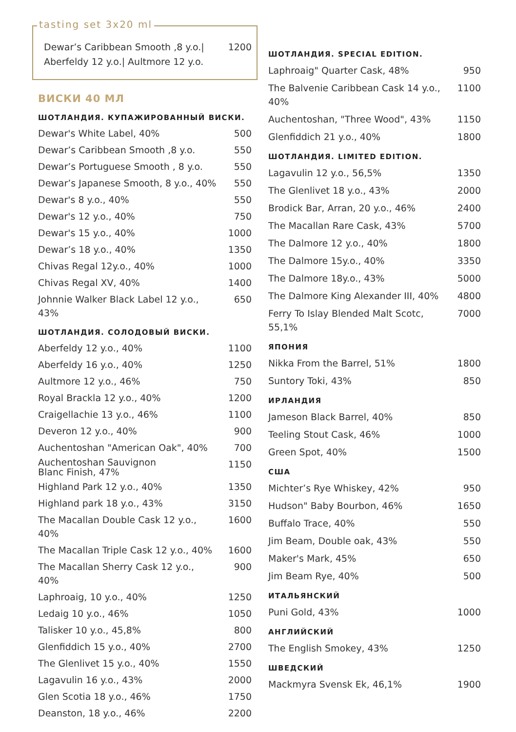tasting set 3x20 ml
| Dewar’s Caribbean Smooth ,8 y.o./ Aberfeldy 12 y.o./ Aultmore 12 y.o. | 1200 |
ВИСКИ 40 МЛ
ШОТЛАНДИЯ. КУПАЖИРОВАННЫЙ ВИСКИ.
| Dewar's White Label, 40% | 500 |
| Dewar’s Caribbean Smooth ,8 y.o. | 550 |
| Dewar’s Portuguese Smooth , 8 y.o. | 550 |
| Dewar’s Japanese Smooth, 8 y.o., 40% | 550 |
| Dewar's 8 y.o., 40% | 550 |
| Dewar's 12 y.o., 40% | 750 |
| Dewar's 15 y.o., 40% | 1000 |
| Dewar’s 18 y.o., 40% | 1350 |
| Chivas Regal 12y.o., 40% | 1000 |
| Chivas Regal XV, 40% | 1400 |
| Johnnie Walker Black Label 12 y.o., 43% | 650 |
ШОТЛАНДИЯ. СОЛОДОВЫЙ ВИСКИ.
| Aberfeldy 12 y.o., 40% | 1100 |
| Aberfeldy 16 y.o., 40% | 1250 |
| Aultmore 12 y.o., 46% | 750 |
| Royal Brackla 12 y.o., 40% | 1200 |
| Craigellachie 13 y.o., 46% | 1100 |
| Deveron 12 y.o., 40% | 900 |
| Auchentoshan "American Oak", 40% | 700 |
| Auchentoshan Sauvignon Blanc Finish, 47% | 1150 |
| Highland Park 12 y.o., 40% | 1350 |
| Highland park 18 y.o., 43% | 3150 |
| The Macallan Double Cask 12 y.o., 40% | 1600 |
| The Macallan Triple Cask 12 y.o., 40% | 1600 |
| The Macallan Sherry Cask 12 y.o., 40% | 900 |
| Laphroaig, 10 y.o., 40% | 1250 |
| Ledaig 10 y.o., 46% | 1050 |
| Talisker 10 y.o., 45,8% | 800 |
| Glenfiddich 15 y.o., 40% | 2700 |
| The Glenlivet 15 y.o., 40% | 1550 |
| Lagavulin 16 y.o., 43% | 2000 |
| Glen Scotia 18 y.o., 46% | 1750 |
| Deanston, 18 y.o., 46% | 2200 |
ШОТЛАНДИЯ. SPECIAL EDITION.
| Laphroaig" Quarter Cask, 48% | 950 |
| The Balvenie Caribbean Cask 14 y.o., 40% | 1100 |
| Auchentoshan, "Three Wood", 43% | 1150 |
| Glenfiddich 21 y.o., 40% | 1800 |
ШОТЛАНДИЯ. LIMITED EDITION.
| Lagavulin 12 y.o., 56,5% | 1350 |
| The Glenlivet 18 y.o., 43% | 2000 |
| Brodick Bar, Arran, 20 y.o., 46% | 2400 |
| The Macallan Rare Cask, 43% | 5700 |
| The Dalmore 12 y.o., 40% | 1800 |
| The Dalmore 15y.o., 40% | 3350 |
| The Dalmore 18y.o., 43% | 5000 |
| The Dalmore King Alexander III, 40% | 4800 |
| Ferry To Islay Blended Malt Scotc, 55,1% | 7000 |
ЯПОНИЯ
| Nikka From the Barrel, 51% | 1800 |
| Suntory Toki, 43% | 850 |
ИРЛАНДИЯ
| Jameson Black Barrel, 40% | 850 |
| Teeling Stout Cask, 46% | 1000 |
| Green Spot, 40% | 1500 |
США
| Michter’s Rye Whiskey, 42% | 950 |
| Hudson" Baby Bourbon, 46% | 1650 |
| Buffalo Trace, 40% | 550 |
| Jim Beam, Double oak, 43% | 550 |
| Maker's Mark, 45% | 650 |
| Jim Beam Rye, 40% | 500 |
ИТАЛЬЯНСКИЙ
| Puni Gold, 43% | 1000 |
АНГЛИЙСКИЙ
| The English Smokey, 43% | 1250 |
ШВЕДСКИЙ
| Mackmyra Svensk Ek, 46,1% | 1900 |